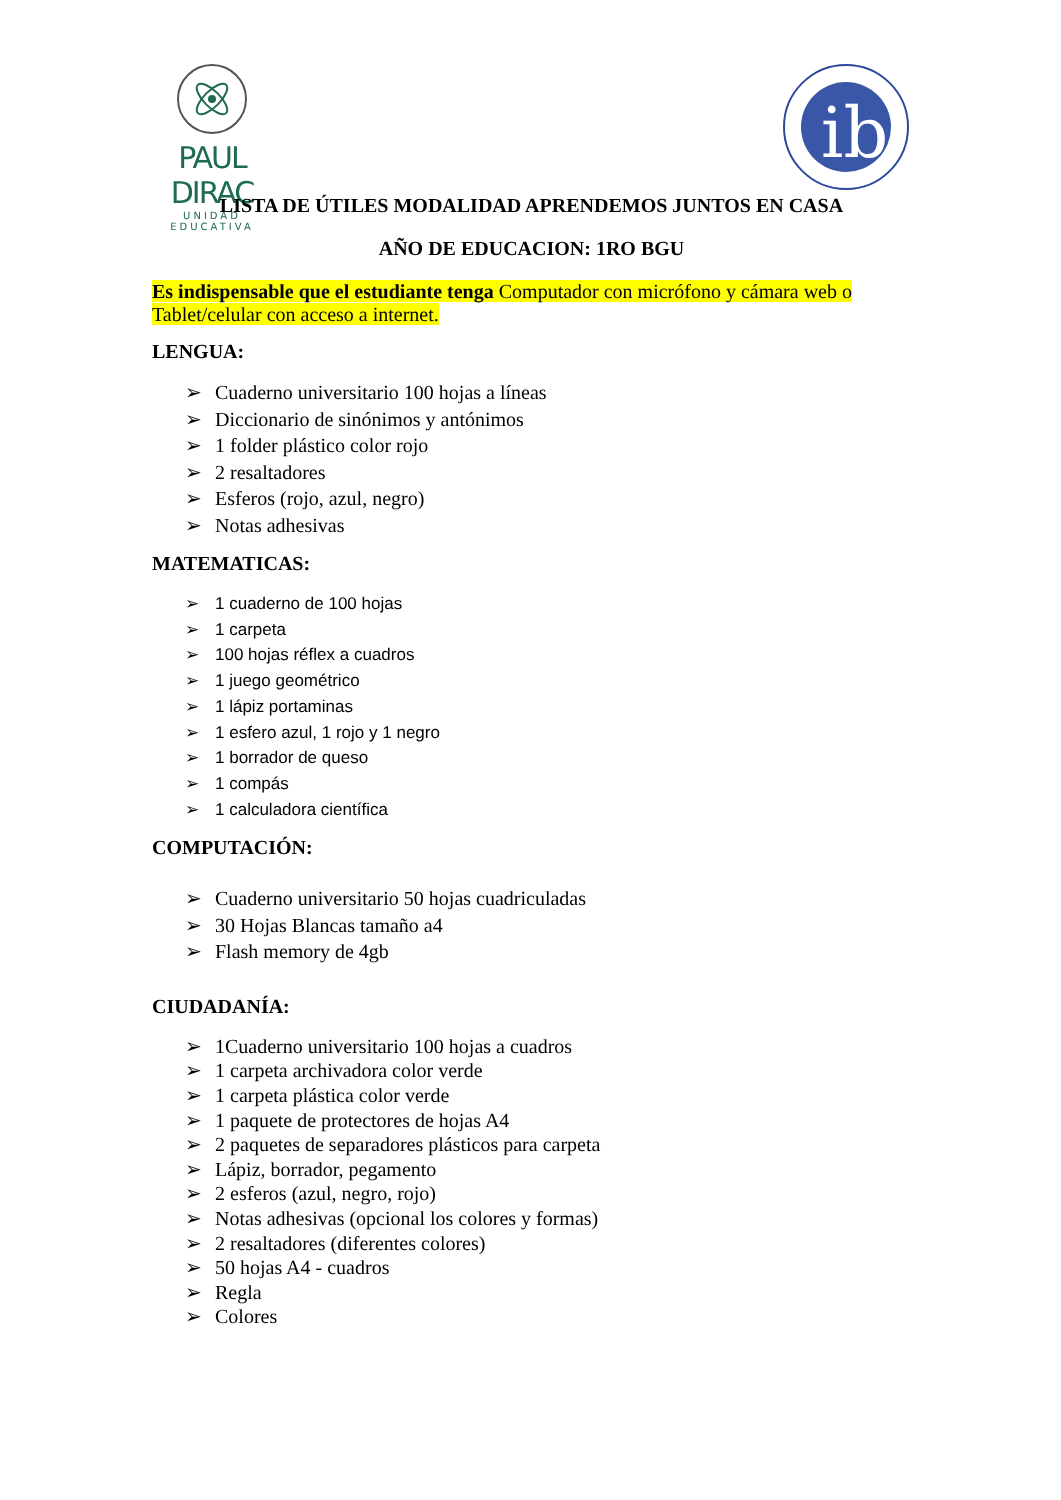PAUL DIRAC
UNIDAD EDUCATIVA
ib
LISTA DE ÚTILES MODALIDAD APRENDEMOS JUNTOS EN CASA
AÑO DE EDUCACION: 1RO BGU
Es indispensable que el estudiante tenga Computador con micrófono y cámara web o Tablet/celular con acceso a internet.
LENGUA:
Cuaderno universitario 100 hojas a líneas
Diccionario de sinónimos y antónimos
1 folder plástico color rojo
2 resaltadores
Esferos (rojo, azul, negro)
Notas adhesivas
MATEMATICAS:
1 cuaderno de 100 hojas
1 carpeta
100 hojas réflex a cuadros
1 juego geométrico
1 lápiz portaminas
1 esfero azul, 1 rojo y 1 negro
1 borrador de queso
1 compás
1 calculadora científica
COMPUTACIÓN:
Cuaderno universitario 50 hojas cuadriculadas
30 Hojas Blancas tamaño a4
Flash memory de 4gb
CIUDADANÍA:
1Cuaderno universitario 100 hojas a cuadros
1 carpeta archivadora color verde
1 carpeta plástica color verde
1 paquete de protectores de hojas A4
2 paquetes de separadores plásticos para carpeta
Lápiz, borrador, pegamento
2 esferos (azul, negro, rojo)
Notas adhesivas (opcional los colores y formas)
2 resaltadores (diferentes colores)
50 hojas A4 - cuadros
Regla
Colores